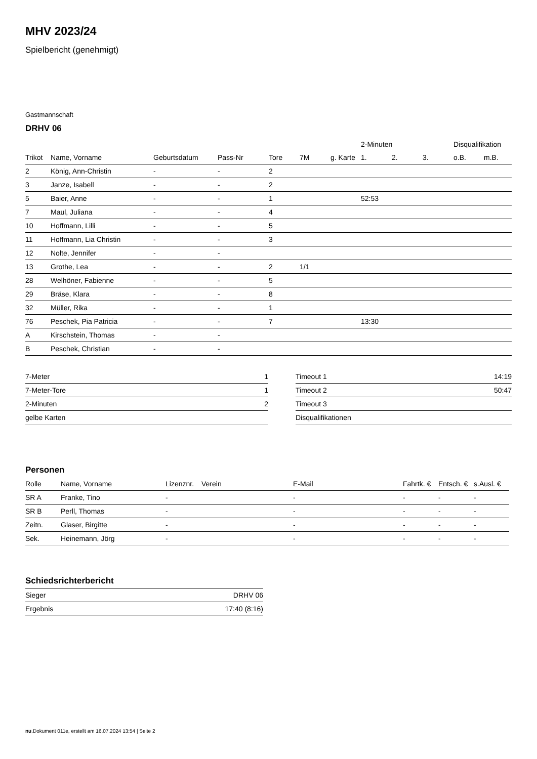MHV 2023/24
Spielbericht (genehmigt)
Gastmannschaft
DRHV 06
| | | | | | | | 2-Minuten | | | Disqualifikation | |
| --- | --- | --- | --- | --- | --- | --- | --- | --- | --- | --- | --- |
| Trikot | Name, Vorname | Geburtsdatum | Pass-Nr | Tore | 7M | g. Karte | 1. | 2. | 3. | o.B. | m.B. |
| 2 | König, Ann-Christin | - | - | 2 | | | | | | | |
| 3 | Janze, Isabell | - | - | 2 | | | | | | | |
| 5 | Baier, Anne | - | - | 1 | | | 52:53 | | | | |
| 7 | Maul, Juliana | - | - | 4 | | | | | | | |
| 10 | Hoffmann, Lilli | - | - | 5 | | | | | | | |
| 11 | Hoffmann, Lia Christin | - | - | 3 | | | | | | | |
| 12 | Nolte, Jennifer | - | - | | | | | | | | |
| 13 | Grothe, Lea | - | - | 2 | 1/1 | | | | | | |
| 28 | Welhöner, Fabienne | - | - | 5 | | | | | | | |
| 29 | Bräse, Klara | - | - | 8 | | | | | | | |
| 32 | Müller, Rika | - | - | 1 | | | | | | | |
| 76 | Peschek, Pia Patricia | - | - | 7 | | | 13:30 | | | | |
| A | Kirschstein, Thomas | - | - | | | | | | | | |
| B | Peschek, Christian | - | - | | | | | | | | |
| 7-Meter | 1 |
| 7-Meter-Tore | 1 |
| 2-Minuten | 2 |
| gelbe Karten | |
| Timeout 1 | 14:19 |
| Timeout 2 | 50:47 |
| Timeout 3 | |
| Disqualifikationen | |
Personen
| Rolle | Name, Vorname | Lizenznr. | Verein | E-Mail | Fahrtk. € | Entsch. € | s.Ausl. € |
| --- | --- | --- | --- | --- | --- | --- | --- |
| SR A | Franke, Tino | - | | - | - | - | - |
| SR B | Perll, Thomas | - | | - | - | - | - |
| Zeitn. | Glaser, Birgitte | - | | - | - | - | - |
| Sek. | Heinemann, Jörg | - | | - | - | - | - |
Schiedsrichterbericht
| Sieger | DRHV 06 |
| Ergebnis | 17:40 (8:16) |
nu.Dokument 011e, erstellt am 16.07.2024 13:54 | Seite 2